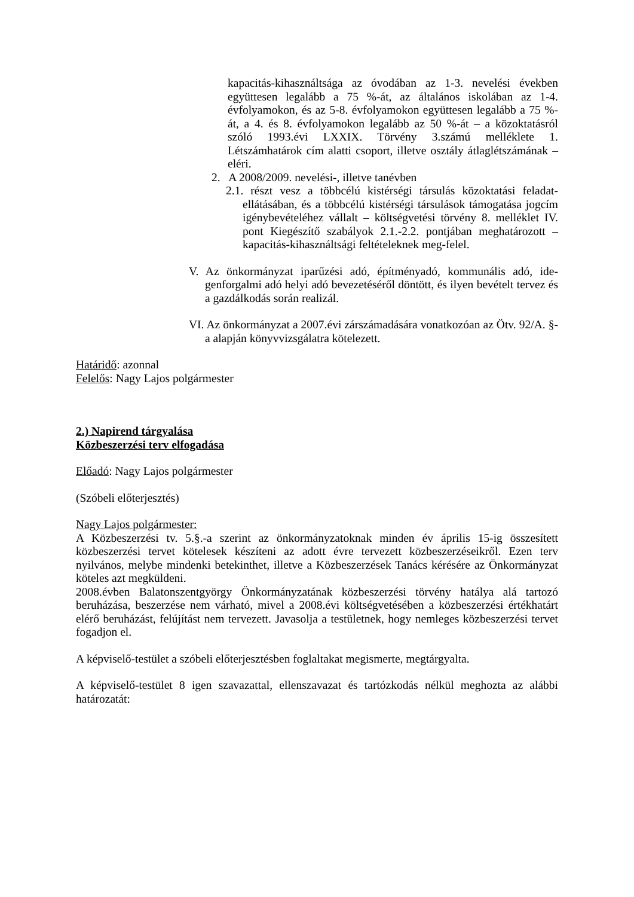kapacitás-kihasználtsága az óvodában az 1-3. nevelési években együttesen legalább a 75 %-át, az általános iskolában az 1-4. évfolyamokon, és az 5-8. évfolyamokon együttesen legalább a 75 %-át, a 4. és 8. évfolyamokon legalább az 50 %-át – a közoktatásról szóló 1993.évi LXXIX. Törvény 3.számú melléklete 1. Létszámhatárok cím alatti csoport, illetve osztály átlaglétszámának – eléri.
2. A 2008/2009. nevelési-, illetve tanévben
2.1. részt vesz a többcélú kistérségi társulás közoktatási feladat-ellátásában, és a többcélú kistérségi társulások támogatása jogcím igénybevételéhez vállalt – költségvetési törvény 8. melléklet IV. pont Kiegészítő szabályok 2.1.-2.2. pontjában meghatározott – kapacitás-kihasználtsági feltételeknek meg-felel.
V. Az önkormányzat iparűzési adó, építményadó, kommunális adó, ide-genforgalmi adó helyi adó bevezetéséről döntött, és ilyen bevételt tervez és a gazdálkodás során realizál.
VI. Az önkormányzat a 2007.évi zárszámadására vonatkozóan az Ötv. 92/A. §-a alapján könyvvizsgálatra kötelezett.
Határidő: azonnal
Felelős: Nagy Lajos polgármester
2.) Napirend tárgyalása
Közbeszerzési terv elfogadása
Előadó: Nagy Lajos polgármester
(Szóbeli előterjesztés)
Nagy Lajos polgármester:
A Közbeszerzési tv. 5.§.-a szerint az önkormányzatoknak minden év április 15-ig összesített közbeszerzési tervet kötelesek készíteni az adott évre tervezett közbeszerzéseikről. Ezen terv nyilvános, melybe mindenki betekinthet, illetve a Közbeszerzések Tanács kérésére az Önkormányzat köteles azt megküldeni.
2008.évben Balatonszentgyörgy Önkormányzatának közbeszerzési törvény hatálya alá tartozó beruházása, beszerzése nem várható, mivel a 2008.évi költségvetésében a közbeszerzési értékhatárt elérő beruházást, felújítást nem tervezett. Javasolja a testületnek, hogy nemleges közbeszerzési tervet fogadjon el.
A képviselő-testület a szóbeli előterjesztésben foglaltakat megismerte, megtárgyalta.
A képviselő-testület 8 igen szavazattal, ellenszavazat és tartózkodás nélkül meghozta az alábbi határozatát: